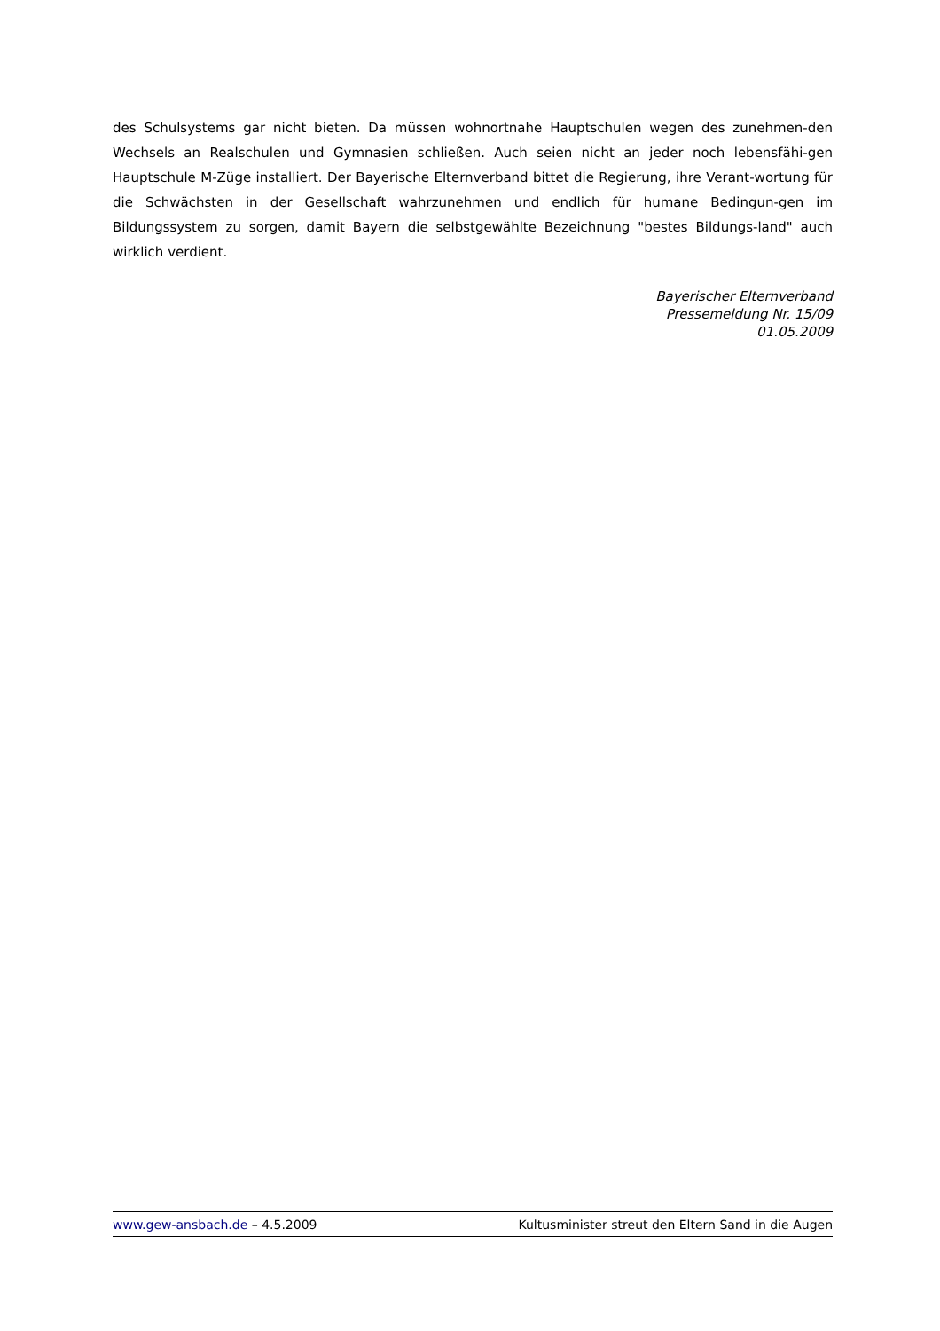des Schulsystems gar nicht bieten. Da müssen wohnortnahe Hauptschulen wegen des zunehmen-den Wechsels an Realschulen und Gymnasien schließen. Auch seien nicht an jeder noch lebensfähi-gen Hauptschule M-Züge installiert. Der Bayerische Elternverband bittet die Regierung, ihre Verant-wortung für die Schwächsten in der Gesellschaft wahrzunehmen und endlich für humane Bedingun-gen im Bildungssystem zu sorgen, damit Bayern die selbstgewählte Bezeichnung "bestes Bildungs-land" auch wirklich verdient.
Bayerischer Elternverband
Pressemeldung Nr. 15/09
01.05.2009
www.gew-ansbach.de – 4.5.2009 Kultusminister streut den Eltern Sand in die Augen